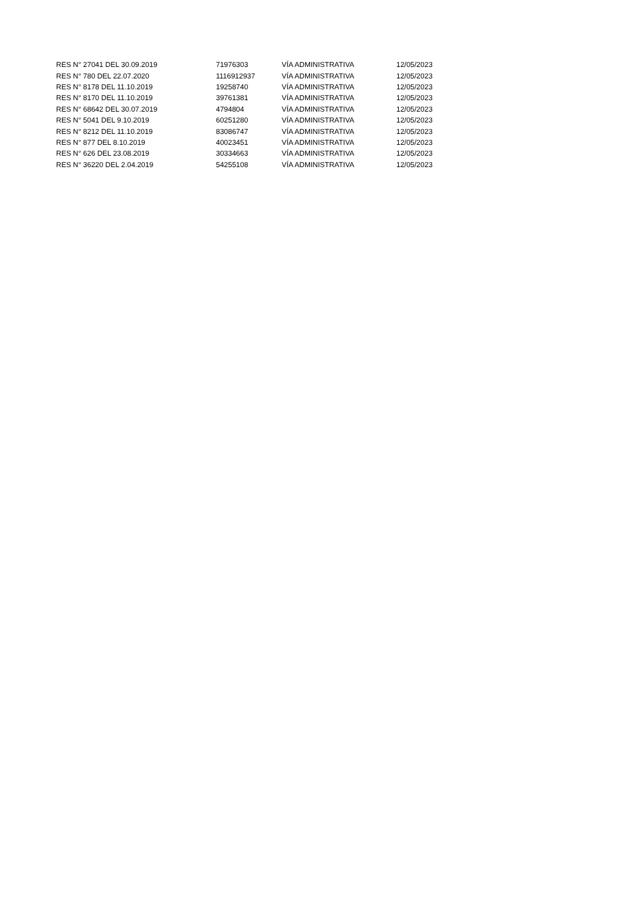| RES N° 27041 DEL 30.09.2019 | 71976303 | VÍA ADMINISTRATIVA | 12/05/2023 |
| RES N° 780 DEL 22.07.2020 | 1116912937 | VÍA ADMINISTRATIVA | 12/05/2023 |
| RES N° 8178 DEL 11.10.2019 | 19258740 | VÍA ADMINISTRATIVA | 12/05/2023 |
| RES N° 8170 DEL 11.10.2019 | 39761381 | VÍA ADMINISTRATIVA | 12/05/2023 |
| RES N° 68642 DEL 30.07.2019 | 4794804 | VÍA ADMINISTRATIVA | 12/05/2023 |
| RES N° 5041 DEL 9.10.2019 | 60251280 | VÍA ADMINISTRATIVA | 12/05/2023 |
| RES N° 8212 DEL 11.10.2019 | 83086747 | VÍA ADMINISTRATIVA | 12/05/2023 |
| RES N° 877 DEL 8.10.2019 | 40023451 | VÍA ADMINISTRATIVA | 12/05/2023 |
| RES N° 626 DEL 23.08.2019 | 30334663 | VÍA ADMINISTRATIVA | 12/05/2023 |
| RES N° 36220 DEL 2.04.2019 | 54255108 | VÍA ADMINISTRATIVA | 12/05/2023 |